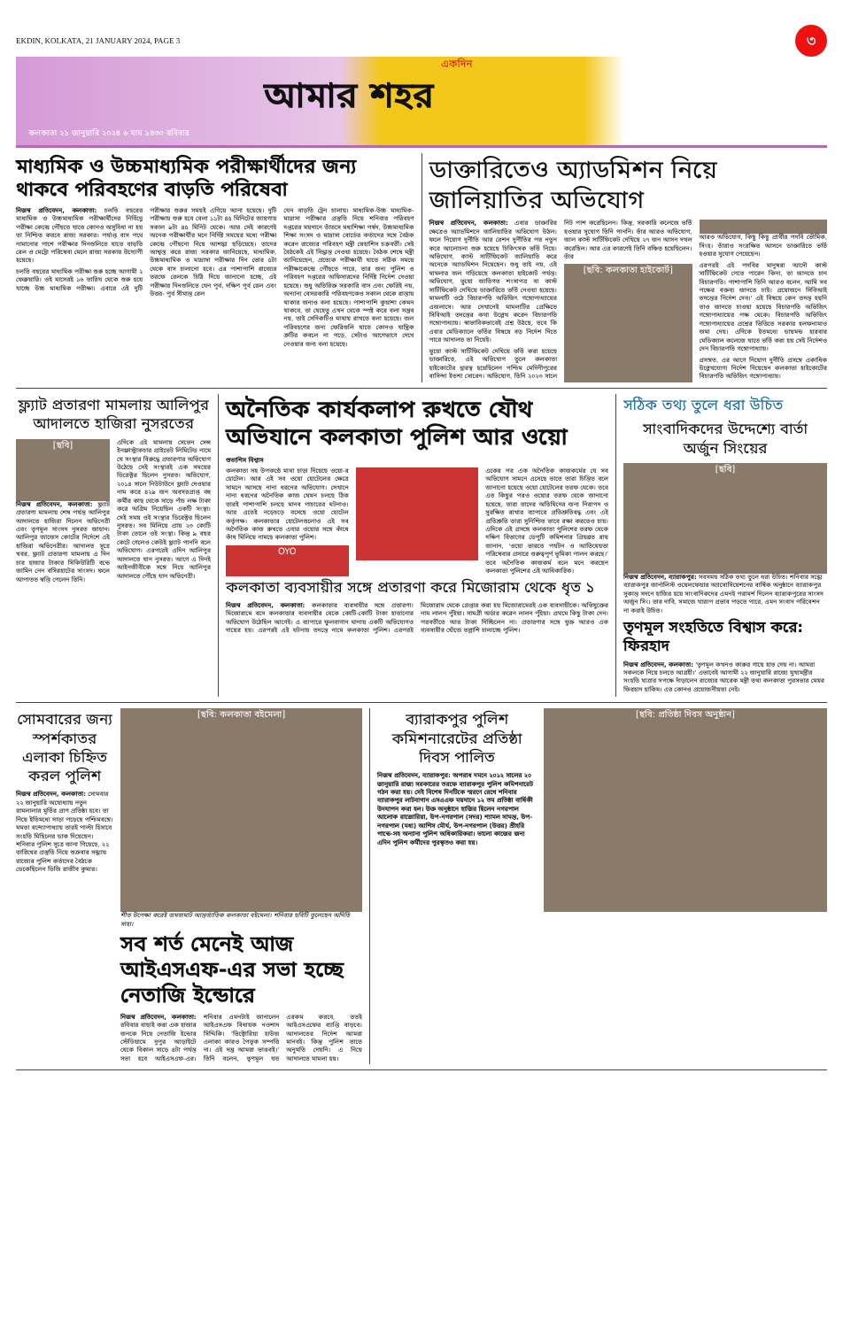EKDIN, KOLKATA, 21 JANUARY 2024, PAGE 3 ৩
একদিন
আমার শহর
কলকাতা ২১ জানুয়ারি ২০২৪ ৬ মাঘ ১৪৩০ রবিবার
মাধ্যমিক ও উচ্চমাধ্যমিক পরীক্ষার্থীদের জন্য থাকবে পরিবহণের বাড়তি পরিষেবা
নিজস্ব প্রতিবেদন, কলকাতা: চলতি বছরের মাধ্যমিক ও উচ্চমাধ্যমিক পরীক্ষার্থীদের নির্বিঘ্নে পরীক্ষা কেন্দ্রে পৌঁছতে যাতে কোনও অসুবিধা না হয় তা নিশ্চিত করবে রাজ্য সরকার। পর্যাপ্ত বাস পথে নামানোর পাশে পরীক্ষার দিনগুলিতে যাতে বাড়তি রেল ও মেট্রো পরিষেবা মেলে রাজ্য সরকার উদ্যোগী হয়েছে।
চলতি বছরের মাধ্যমিক পরীক্ষা শুরু হচ্ছে আগামী ২ ফেব্রুয়ারি। ওই মাসেরই ১৬ তারিখ থেকে শুরু হয়ে যাচ্ছে উচ্চ মাধ্যমিক পরীক্ষা। এবারে এই দুটি পরীক্ষার শুরুর সময়ই এগিয়ে আনা হয়েছে। দুটি পরীক্ষায় শুরু হবে বেলা ১১টা ৪৫ মিনিটের জায়গায় সকাল ৯টা ৪৫ মিনিট থেকে। আর সেই কারণেই অনেক পরীক্ষার্থীর মনে নির্দিষ্ট সময়ের মধ্যে পরীক্ষা কেন্দ্রে পৌঁছনো নিয়ে আশঙ্কা ছড়িয়েছে। তাদের আশ্বস্ত করে রাজ্য সরকার জানিয়েছে, মাধ্যমিক, উচ্চমাধ্যমিক ও মাদ্রাসা পরীক্ষার দিন ভোর ৫টা থেকে বাস চালানো হবে। এর পাশাপাশি রাজ্যের তরফে রেলকে চিঠি দিয়ে জানানো হচ্ছে, এই পরীক্ষার দিনগুলিতে যেন পূর্ব, দক্ষিণ পূর্ব রেল এবং উত্তর- পূর্ব সীমান্ত রেল
যেন বাড়তি ট্রেন চালায়। মাধ্যমিক-উচ্চ মাধ্যমিক-মাদ্রাসা পরীক্ষার প্রস্তুতি নিয়ে শনিবার পরিবহণ দপ্তরের ময়দানে তাঁতসে মধ্যশিক্ষা পর্ষদ, উচ্চমাধ্যমিক শিক্ষা সংসদ ও মাদ্রাসা বোর্ডের কর্তাদের সঙ্গে বৈঠক করেন রাজ্যের পরিবহণ মন্ত্রী স্নেহাশিস চক্রবর্তী। সেই বৈঠকেই এই সিদ্ধান্ত নেওয়া হয়েছে। বৈঠক শেষে মন্ত্রী জানিয়েছেন, প্রত্যেক পরীক্ষার্থী যাতে সঠিক সময়ে পরীক্ষাকেন্দ্রে পৌঁছতে পারে, তার জন্য পুলিশ ও পরিবহণ দপ্তরের অফিসারদের নির্দিষ্ট নির্দেশ দেওয়া হয়েছে। শুধু অতিরিক্ত সরকারি বাস এবং ফেরিই নয়, অন্যান্য বেসরকারি পরিবহণকেও সকাল থেকে রাস্তায় থাকার জন্যও বলা হয়েছে। পাশাপাশি কুয়াশা কেমন থাকবে, তা যেহেতু এখন থেকে স্পষ্ট করে বলা সম্ভব নয়, তাই সেদিকটিও মাথায় রাখতে বলা হয়েছে। জল পরিবহণের জন্য ফেরিগুলি যাতে কোনও যান্ত্রিক ত্রুটির কবলে না পড়ে, সেটাও আগেভাগে দেখে নেওয়ার জন্য বলা হয়েছে।
ডাক্তারিতেও অ্যাডমিশন নিয়ে জালিয়াতির অভিযোগ
নিজস্ব প্রতিবেদন, কলকাতা: এবার ডাক্তারির ক্ষেত্রেও অ্যাডমিশনে জালিয়াতির অভিযোগ উঠল। ফলে নিয়োগ দুর্নীতি আর রেশন দুর্নীতির পর নতুন করে আলোচনা শুরু হয়েছে চিকিৎসক ভর্তি নিয়ে। অভিযোগ, কাস্ট সার্টিফিকেট জালিয়াতি করে অনেকে অ্যাডমিশন নিয়েছেন। শুধু তাই নয়, এই মামলার জল গড়িয়েছে কলকাতা হাইকোর্ট পর্যন্ত। অভিযোগ, ভুয়ো জাতিগত শংসাপত্র বা কাস্ট সার্টিফিকেট দেখিয়ে ডাক্তারিতে ভর্তি নেওয়া হয়েছে। মামলাটি ওঠে বিচারপতি অভিজিৎ গঙ্গোপাধ্যায়ের এজলাসে। আর সেখানেই মামলাটির প্রেক্ষিতে সিবিআই তদন্তের কথা উল্লেখ করেন বিচারপতি গঙ্গোপাধ্যায়। স্বাভাবিকভাবেই প্রশ্ন উঠছে, তবে কি এবার মেডিক্যালে ভর্তির বিষয়ে বড় নির্দেশ দিতে পারে আদালত তা নিয়েই।
ভুয়ো কাস্ট সার্টিফিকেট দেখিয়ে ভর্তি করা হয়েছে ডাক্তারিতে, এই অভিযোগ তুলে কলকাতা হাইকোর্টের দ্বারস্থ হয়েছিলেন পশ্চিম মেদিনীপুরের বাসিন্দা ইতশা সোরেন। অভিযোগ, তিনি ২০২৩ সালে নিট পাশ করেছিলেন। কিন্তু, সরকারি কলেজে ভর্তি হওয়ার সুযোগ তিনি পাননি। তাঁর আরও অভিযোগ, জাল কাস্ট সার্টিফিকেট দেখিয়ে ২৭ জন আসন দখল করেছিল। আর এর কারণেই তিনি বঞ্চিত হয়েছিলেন। তাঁর
[ছবি: কলকাতা হাইকোর্ট]
আরও অভিযোগ, কিছু কিছু প্রার্থীর পদবি ভৌমিক, সিংহ। তাঁরাও সংরক্ষিত আসনে ডাক্তারিতে ভর্তি হওয়ার সুযোগ পেয়েছেন।
এরপরই এই পদবির মানুষরা আদৌ কাস্ট সার্টিফিকেট পেতে পারেন কিনা, তা জানতে চান বিচারপতি। পাশাপাশি তিনি আরও বলেন, আমি সব পক্ষের বক্তব্য জানতে চাই। প্রয়োজনে সিবিআই তদন্তের নির্দেশ দেব।' এই বিষয়ে কেন তদন্ত হয়নি তাও জানতে চাওয়া হয়েছে বিচারপতি অভিজিৎ গঙ্গোপাধ্যায়ের পক্ষ থেকে। বিচারপতি অভিজিৎ গঙ্গোপাধ্যায়ের প্রশ্নের ভিত্তিতে সরকার হলফনামাও জমা দেয়। এদিকে ইতমধ্যে ডায়মন্ড হারবার মেডিক্যাল কলেজে যাতে ভর্তি করা হয় সেই নির্দেশও দেন বিচারপতি গঙ্গোপাধ্যায়।
প্রসঙ্গত, এর আগে নিয়োগ দুর্নীতি প্রসঙ্গে একাধিক উল্লেখযোগ্য নির্দেশ দিয়েছেন কলকাতা হাইকোর্টের বিচারপতি অভিজিৎ গঙ্গোপাধ্যায়।
ফ্ল্যাট প্রতারণা মামলায় আলিপুর আদালতে হাজিরা নুসরতের
[ছবি]
নিজস্ব প্রতিবেদন, কলকাতা: ফ্ল্যাট প্রতারণা মামলায় শেষ পর্যন্ত আলিপুর আদালতে হাজিরা দিলেন অভিনেত্রী এবং তৃণমূল সাংসদ নুসরত জাহান। আলিপুর জাজেস কোর্টের নির্দেশে এই হাজিরা অভিনেত্রীর। আদালত সূত্রে খবর, ফ্ল্যাট প্রতারণা মামলায় এ দিন চার হাজার টাকার সিকিউরিটি বন্ডে জামিন নেন বসিরহাটের সাংসদ। ফলে আপাতত স্বস্তি পেলেন তিনি।
এদিকে এই মামলায় সেভেন সেন্স ইনফ্রাস্ট্রাকচার প্রাইভেট লিমিটেড নামে যে সংস্থার বিরুদ্ধে প্রতারণার অভিযোগ উঠেছে সেই সংস্থারই এক সময়ের ডিরেক্টর ছিলেন নুসরত। অভিযোগ, ২০১৪ সালে নিউটাউনে ফ্ল্যাট দেওয়ার নাম করে ৪২৯ জন অবসরপ্রাপ্ত বহু কর্মীর কাছ থেকে সাড়ে পাঁচ লক্ষ টাকা করে অগ্রিম নিয়েছিল একটি সংস্থা। সেই সময় ওই সংস্থার ডিরেক্টর ছিলেন নুসরত। সব মিলিয়ে প্রায় ২৩ কোটি টাকা তোলে ওই সংস্থা। কিন্তু ৯ বছর কেটে গেলেও কেউই ফ্ল্যাট পাননি বলে অভিযোগ। এরপরেই এদিন আলিপুর আদালতে যান নুসরত। আগে এ দিনই আইনজীবীকে সঙ্গে নিয়ে আলিপুর আদালতে পৌঁছে যান অভিনেত্রী।
অনৈতিক কার্যকলাপ রুখতে যৌথ অভিযানে কলকাতা পুলিশ আর ওয়ো
শুভাশিস বিশ্বাস
কলকাতা সহ উপকণ্ঠে মাথা চাড়া দিয়েছে ওয়ো-র হোটেল। আর এই সব ওয়ো হোটেলের ক্ষেত্রে সামনে আসছে নানা ধরনের অভিযোগ। সেখানে নানা ধরনের অনৈতিক কাজ যেমন চলছে ঠিক তারই পাশাপাশি চলছে মানব পাচারের ঘটনাও। আর এতেই নড়েচড়ে বসেছে ওয়ো হোটেল কর্তৃপক্ষ। কলকাতার হোটেলগুলোও এই সব অনৈতিক কাজ রুখতে এবার ওয়োর সঙ্গে কাঁধে কাঁধ মিলিয়ে নামছে কলকাতা পুলিশ।
OYO
একের পর এক অনৈতিক কাজকর্মের যে সব অভিযোগ সামনে এসেছে তাতে তারা চিন্তিত বলে জানানো হয়েছে ওয়ো হোটেলের তরফ থেকে। তবে এত কিছুর পরও ওয়োর তরফ থেকে জানানো হয়েছে, তারা তাদের অতিথিদের জন্য নিরাপদ ও সুরক্ষিত রাখার ব্যাপারে প্রতিশ্রুতিবদ্ধ এবং এই প্রতিশ্রুতি তারা সুনিশ্চিত ভাবে রক্ষা করতেও চায়। এদিকে এই প্রসঙ্গে কলকাতা পুলিশের তরফ থেকে দক্ষিণ বিভাগের ডেপুটি কমিশনার প্রিয়ব্রত রায় জানান, 'ওয়ো ভারতে পর্যটন ও আতিথেয়তা পরিষেবার প্রসারে গুরুত্বপূর্ণ ভূমিকা পালন করছে।' তবে অনৈতিক কাজকর্ম বলে মনে করছেন কলকাতা পুলিশের এই আধিকারিক।
কলকাতা ব্যবসায়ীর সঙ্গে প্রতারণা করে মিজোরাম থেকে ধৃত ১
নিজস্ব প্রতিবেদন, কলকাতা: কলকাতার ব্যবসায়ীর সঙ্গে প্রতারণা। মিজোরামে বসে কলকাতার ব্যবসায়ীর থেকে কোটি-কোটি টাকা হাতানোর অভিযোগ উঠেছিল আগেই। এ ব্যাপারে ফুলবাগান থানায় একটি অভিযোগও দায়ের হয়। এরপরই এই ঘটনায় তদন্তে নামে কলকাতা পুলিশ। এরপরই মিজোরাম থেকে গ্রেপ্তার করা হয় মিজোরামেরই এক ব্যবসায়ীকে। অভিযুক্তের নাম লালন পুঁইয়া। সামগ্রী অর্ডার করেন লালন পুঁইয়া। প্রথমে কিছু টাকা দেন। পরবর্তীতে আর টাকা দিচ্ছিলেন না। প্রতারণার সঙ্গে যুক্ত আরও এক ব্যবসায়ীর খোঁজে তল্লাশি চালাচ্ছে পুলিশ।
সঠিক তথ্য তুলে ধরা উচিত
সাংবাদিকদের উদ্দেশ্যে বার্তা অর্জুন সিংয়ের
[ছবি]
নিজস্ব প্রতিবেদন, ব্যারাকপুর: সবসময় সঠিক তথ্য তুলে ধরা উচিত। শনিবার সন্ধ্যে ব্যারাকপুর জার্নালিস্ট ওয়েলফেয়ার অ্যাসোসিয়েশনের বার্ষিক অনুষ্ঠানে ব্যারাকপুর সুকান্ত সদনে হাজির হয়ে সাংবাদিকদের এমনই পরামর্শ দিলেন ব্যারাকপুরের সাংসদ অর্জুন সিং। তার দাবি, সমাজে খারাপ প্রভাব পড়তে পারে, এমন সংবাদ পরিবেশন না করাই উচিত।
তৃণমূল সংহতিতে বিশ্বাস করে: ফিরহাদ
নিজস্ব প্রতিবেদন, কলকাতা: 'তৃণমূল কখনও কারুর গায়ে হাত দেয় না। আমরা সকলকে নিয়ে চলতে আগ্রহী।' এভাবেই আগামী ২২ জানুয়ারি রাজ্যে মুখ্যমন্ত্রীর সংহতি যাত্রার সপক্ষে দাঁড়ালেন রাজ্যের আরেক মন্ত্রী তথা কলকাতা পুরসভার মেয়র ফিরহাদ হাকিম। এর কোনও প্রয়োজনীয়তা নেই।
সোমবারের জন্য স্পর্শকাতর এলাকা চিহ্নিত করল পুলিশ
নিজস্ব প্রতিবেদন, কলকাতা: সোমবার ২২ জানুয়ারি অযোধ্যায় নতুন রামলালার মূর্তির প্রাণ প্রতিষ্ঠা হবে। তা নিয়ে ইতিমধ্যে সাড়া পড়েছে পশ্চিমবঙ্গে। মমতা বন্দ্যোপাধ্যায় তারই পাল্টা হিসাবে সংহতি মিছিলের ডাক দিয়েছেন। শনিবার পুলিশ সূত্রে জানা গিয়েছে, ২২ তারিখের প্রস্তুতি নিয়ে শুক্রবার সন্ধ্যায় রাজ্যের পুলিশ কর্তাদের বৈঠকে ডেকেছিলেন ডিজি রাজীব কুমার।
[ছবি: কলকাতা বইমেলা]
শীত উপেক্ষা করেই জমজমাট আন্তর্জাতিক কলকাতা বইমেলা। শনিবার ছবিটি তুলেছেন অদিতি সাহা।
সব শর্ত মেনেই আজ আইএসএফ-এর সভা হচ্ছে নেতাজি ইন্ডোরে
নিজস্ব প্রতিবেদন, কলকাতা: রবিবার বাছাই করা এক হাজার জনকে নিয়ে নেতাজি ইন্ডোর স্টেডিয়ামে দুপুর আড়াইটে থেকে বিকাল সাড়ে ৪টা পর্যন্ত সভা হবে আইএসএফ-এর। শনিবার এমনটাই জানালেন আইএসএফ বিধায়ক নওশাদ সিদ্দিকি। 'ভিক্টোরিয়া হাউজ এলাকা কারও পৈতৃক সম্পত্তি না। এই দম্ভ আমরা ভাঙবই।' তিনি বলেন, তৃণমূল যত এরকম করবে, ততই আইএসএফের ব্যাপ্তি বাড়বে। আদালতের নির্দেশ আমরা মানবই। কিন্তু পুলিশ তাতে অনুমতি দেয়নি। এ নিয়ে আদালতে মামলা হয়।
ব্যারাকপুর পুলিশ কমিশনারেটের প্রতিষ্ঠা দিবস পালিত
নিজস্ব প্রতিবেদন, ব্যারাকপুর: অপরাধ দমনে ২০১২ সালের ২০ জানুয়ারি রাজ্য সরকারের তরফে ব্যারাকপুর পুলিশ কমিশনারেট গঠন করা হয়। সেই বিশেষ দিনটিকে স্মরণে রেখে শনিবার ব্যারাকপুর লাটবাগান এসএএফ ময়দানে ১২ তম প্রতিষ্ঠা বার্ষিকী উদযাপন করা হল। উক্ত অনুষ্ঠানে হাজির ছিলেন নগরপাল আলোক রাজোরিয়া, উপ-নগরপাল (সদর) শ্যামল সামন্ত, উপ-নগরপাল (মধ্য) আশিস মৌর্য, উপ-নগরপাল (উত্তর) শ্রীহরি পান্ডে-সহ অন্যান্য পুলিশ অধিকারিকরা। ভালো কাজের জন্য এদিন পুলিশ কর্মীদের পুরস্কৃতও করা হয়।
[ছবি: প্রতিষ্ঠা দিবস অনুষ্ঠান]